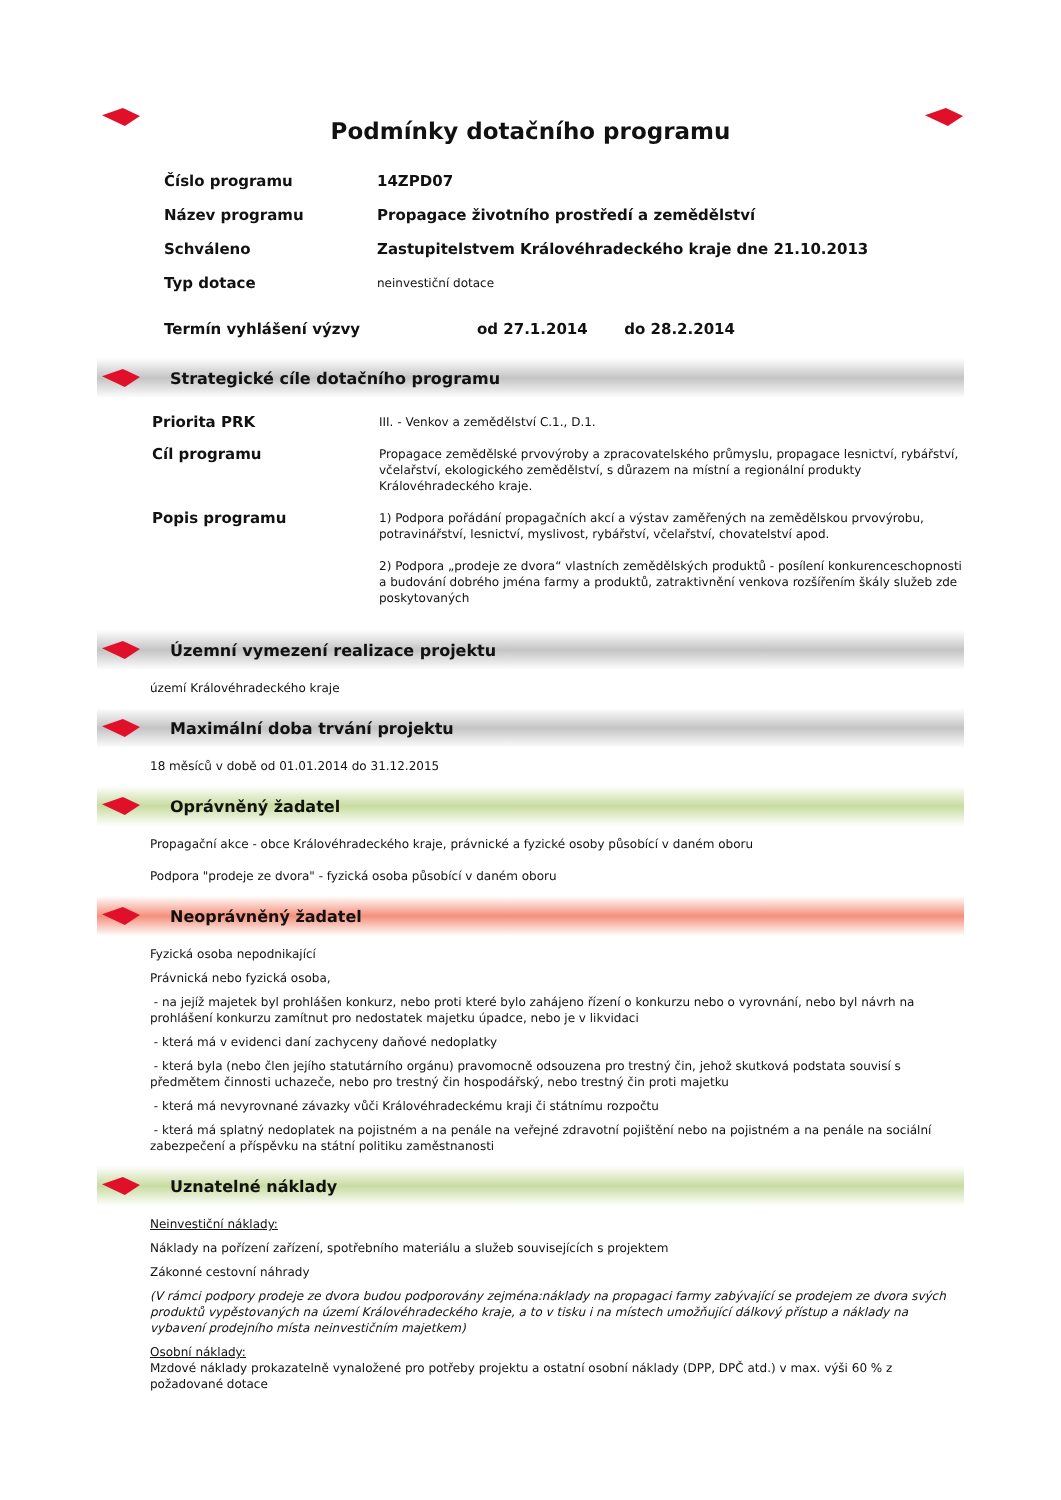Podmínky dotačního programu
| Číslo programu | 14ZPD07 |
| Název programu | Propagace životního prostředí a zemědělství |
| Schváleno | Zastupitelstvem Královéhradeckého kraje dne 21.10.2013 |
| Typ dotace | neinvestiční dotace |
| Termín vyhlášení výzvy | od 27.1.2014 do 28.2.2014 |
Strategické cíle dotačního programu
| Priorita PRK | III. - Venkov a zemědělství C.1., D.1. |
| Cíl programu | Propagace zemědělské prvovýroby a zpracovatelského průmyslu, propagace lesnictví, rybářství, včelařství, ekologického zemědělství, s důrazem na místní a regionální produkty Královéhradeckého kraje. |
| Popis programu | 1) Podpora pořádání propagačních akcí a výstav zaměřených na zemědělskou prvovýrobu, potravinářství, lesnictví, myslivost, rybářství, včelařství, chovatelství apod. 2) Podpora „prodeje ze dvora“ vlastních zemědělských produktů - posílení konkurenceschopnosti a budování dobrého jména farmy a produktů, zatraktivnění venkova rozšířením škály služeb zde poskytovaných |
Územní vymezení realizace projektu
území Královéhradeckého kraje
Maximální doba trvání projektu
18 měsíců v době od 01.01.2014 do 31.12.2015
Oprávněný žadatel
Propagační akce - obce Královéhradeckého kraje, právnické a fyzické osoby působící v daném oboru
Podpora "prodeje ze dvora" - fyzická osoba působící v daném oboru
Neoprávněný žadatel
Fyzická osoba nepodnikající
Právnická nebo fyzická osoba,
- na jejíž majetek byl prohlášen konkurz, nebo proti které bylo zahájeno řízení o konkurzu nebo o vyrovnání, nebo byl návrh na prohlášení konkurzu zamítnut pro nedostatek majetku úpadce, nebo je v likvidaci
- která má v evidenci daní zachyceny daňové nedoplatky
- která byla (nebo člen jejího statutárního orgánu) pravomocně odsouzena pro trestný čin, jehož skutková podstata souvisí s předmětem činnosti uchazeče, nebo pro trestný čin hospodářský, nebo trestný čin proti majetku
- která má nevyrovnané závazky vůči Královéhradeckému kraji či státnímu rozpočtu
- která má splatný nedoplatek na pojistném a na penále na veřejné zdravotní pojištění nebo na pojistném a na penále na sociální zabezpečení a příspěvku na státní politiku zaměstnanosti
Uznatelné náklady
Neinvestiční náklady:
Náklady na pořízení zařízení, spotřebního materiálu a služeb souvisejících s projektem
Zákonné cestovní náhrady
(V rámci podpory prodeje ze dvora budou podporovány zejména:náklady na propagaci farmy zabývající se prodejem ze dvora svých produktů vypěstovaných na území Královéhradeckého kraje, a to v tisku i na místech umožňující dálkový přístup a náklady na vybavení prodejního místa neinvestičním majetkem)
Osobní náklady:
Mzdové náklady prokazatelně vynaložené pro potřeby projektu a ostatní osobní náklady (DPP, DPČ atd.) v max. výši 60 % z požadované dotace